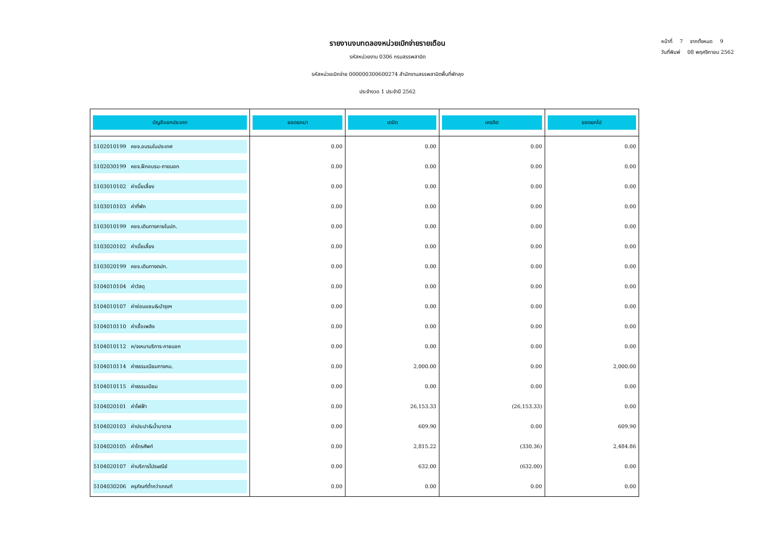หน้าที่ 7 จากทั้งหมด 9
วันที่พิมพ์ 08 พฤศจิกายน 2562
รายงานงบทดลองหน่วยเบิกจ่ายรายเดือน
รหัสหน่วยงาน 0306 กรมสรรพสามิต
รหัสหน่วยเบิกจ่าย 000000300600274 สำนักงานสรรพสามิตพื้นที่พัทลุง
ประจำงวด 1 ประจำปี 2562
| บัญชีแยกประเภท | ยอดยกมา | เดบิต | เครดิต | ยอดยกไป |
| --- | --- | --- | --- | --- |
| 5102010199 คชจ.อบรมในประเทศ | 0.00 | 0.00 | 0.00 | 0.00 |
| 5102030199 คชจ.ฝึกอบรม-ภายนอก | 0.00 | 0.00 | 0.00 | 0.00 |
| 5103010102 ค่าเบี้ยเลี้ยง | 0.00 | 0.00 | 0.00 | 0.00 |
| 5103010103 ค่าที่พัก | 0.00 | 0.00 | 0.00 | 0.00 |
| 5103010199 คชจ.เดินทางภายในปท. | 0.00 | 0.00 | 0.00 | 0.00 |
| 5103020102 ค่าเบี้ยเลี้ยง | 0.00 | 0.00 | 0.00 | 0.00 |
| 5103020199 คชจ.เดินทางตปท. | 0.00 | 0.00 | 0.00 | 0.00 |
| 5104010104 ค่าวัสดุ | 0.00 | 0.00 | 0.00 | 0.00 |
| 5104010107 ค่าซ่อมแซม&บำรุงฯ | 0.00 | 0.00 | 0.00 | 0.00 |
| 5104010110 ค่าเชื้อเพลิง | 0.00 | 0.00 | 0.00 | 0.00 |
| 5104010112 ค/จเหมาบริการ-ภายนอก | 0.00 | 0.00 | 0.00 | 0.00 |
| 5104010114 ค่าธรรมเนียมทางกม. | 0.00 | 2,000.00 | 0.00 | 2,000.00 |
| 5104010115 ค่าธรรมเนียม | 0.00 | 0.00 | 0.00 | 0.00 |
| 5104020101 ค่าไฟฟ้า | 0.00 | 26,153.33 | (26,153.33) | 0.00 |
| 5104020103 ค่าประปา&น้ำบาดาล | 0.00 | 609.90 | 0.00 | 609.90 |
| 5104020105 ค่าโทรศัพท์ | 0.00 | 2,815.22 | (330.36) | 2,484.86 |
| 5104020107 ค่าบริการไปรษณีย์ | 0.00 | 632.00 | (632.00) | 0.00 |
| 5104030206 ครุภัณฑ์ต่ำกว่าเกณฑ์ | 0.00 | 0.00 | 0.00 | 0.00 |